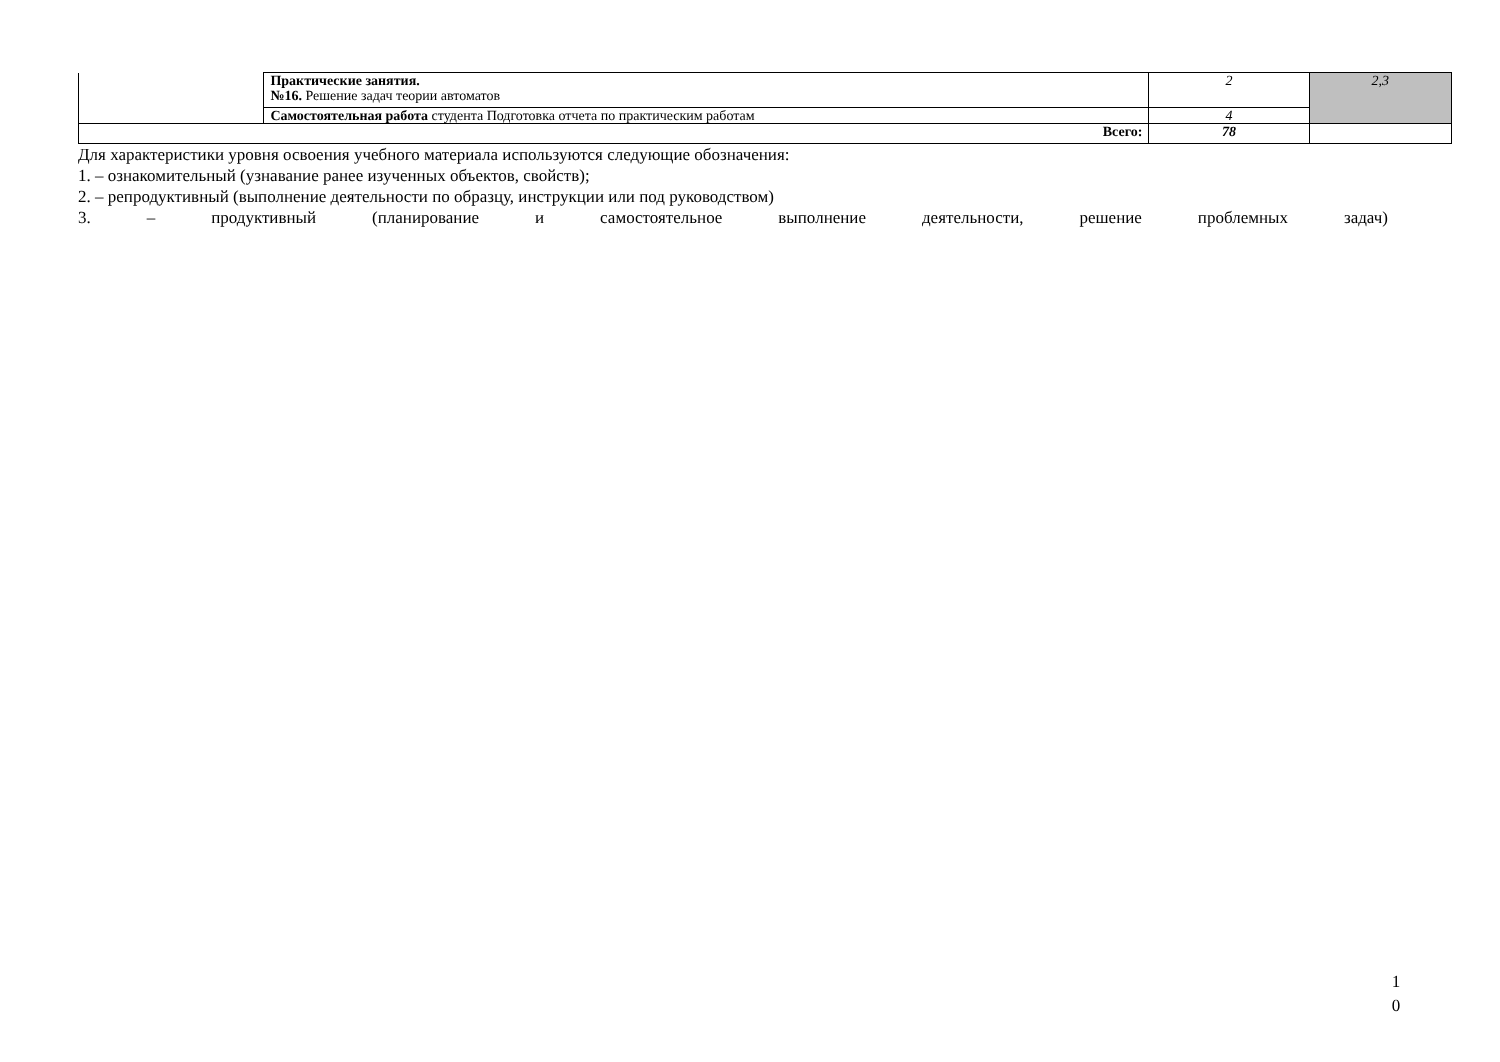| | Практические занятия. №16. Решение задач теории автоматов | 2 | 2,3 |
| | Самостоятельная работа студента Подготовка отчета по практическим работам | 4 | |
| Всего: | | 78 | |
Для характеристики уровня освоения учебного материала используются следующие обозначения:
1. – ознакомительный (узнавание ранее изученных объектов, свойств);
2. – репродуктивный (выполнение деятельности по образцу, инструкции или под руководством)
3. – продуктивный (планирование и самостоятельное выполнение деятельности, решение проблемных задач)
1
0